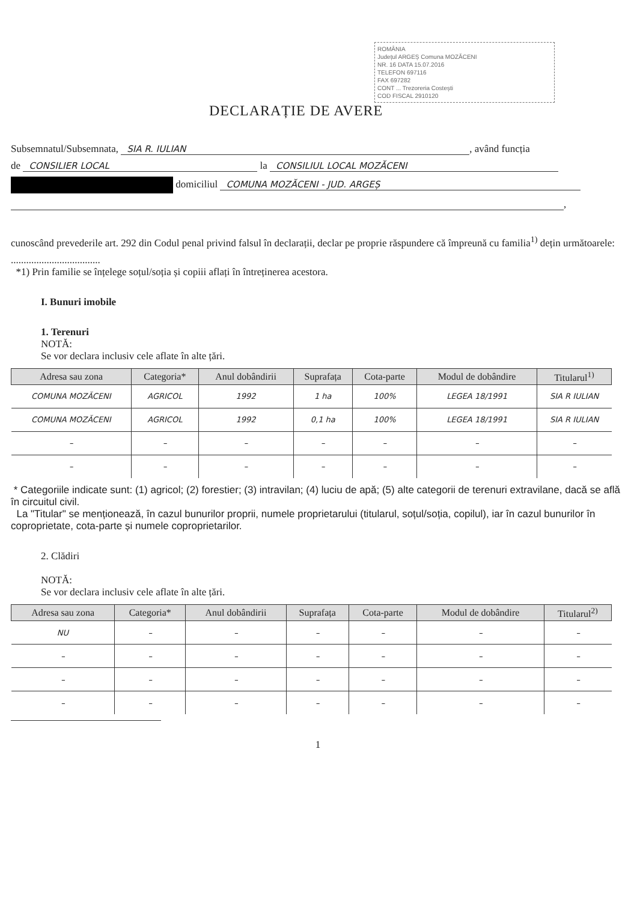ROMÂNIA
Județul ARGEȘ Comuna MOZĂCENI
NR. 16 DATA 15.07.2016
TELEFON 697116
FAX 697282
CONT ... Trezoreria Costești
COD FISCAL 2910120
DECLARAȚIE DE AVERE
Subsemnatul/Subsemnata, SIA R. IULIAN, având funcția
de CONSILIER LOCAL la CONSILIUL LOCAL MOZĂCENI
domiciliul COMUNA MOZĂCENI - JUD. ARGEȘ
,
cunoscând prevederile art. 292 din Codul penal privind falsul în declarații, declar pe proprie răspundere că împreună cu familia<sup>1)</sup> dețin următoarele:
...................................
*1) Prin familie se înțelege soțul/soția și copiii aflați în întreținerea acestora.
I. Bunuri imobile
1. Terenuri
NOTĂ:
Se vor declara inclusiv cele aflate în alte țări.
| Adresa sau zona | Categoria* | Anul dobândirii | Suprafața | Cota-parte | Modul de dobândire | Titularul<sup>1)</sup> |
| --- | --- | --- | --- | --- | --- | --- |
| COMUNA MOZĂCENI | AGRICOL | 1992 | 1 ha | 100% | LEGEA 18/1991 | SIA R IULIAN |
| COMUNA MOZĂCENI | AGRICOL | 1992 | 0,1 ha | 100% | LEGEA 18/1991 | SIA R IULIAN |
| – | – | – | – | – | – | – |
| – | – | – | – | – | – | – |
* Categoriile indicate sunt: (1) agricol; (2) forestier; (3) intravilan; (4) luciu de apă; (5) alte categorii de terenuri extravilane, dacă se află în circuitul civil.
La "Titular" se menționează, în cazul bunurilor proprii, numele proprietarului (titularul, soțul/soția, copilul), iar în cazul bunurilor în coproprietate, cota-parte și numele coproprietarilor.
2. Clădiri
NOTĂ:
Se vor declara inclusiv cele aflate în alte țări.
| Adresa sau zona | Categoria* | Anul dobândirii | Suprafața | Cota-parte | Modul de dobândire | Titularul<sup>2)</sup> |
| --- | --- | --- | --- | --- | --- | --- |
| NU | – | – | – | – | – | – |
| – | – | – | – | – | – | – |
| – | – | – | – | – | – | – |
| – | – | – | – | – | – | – |
1